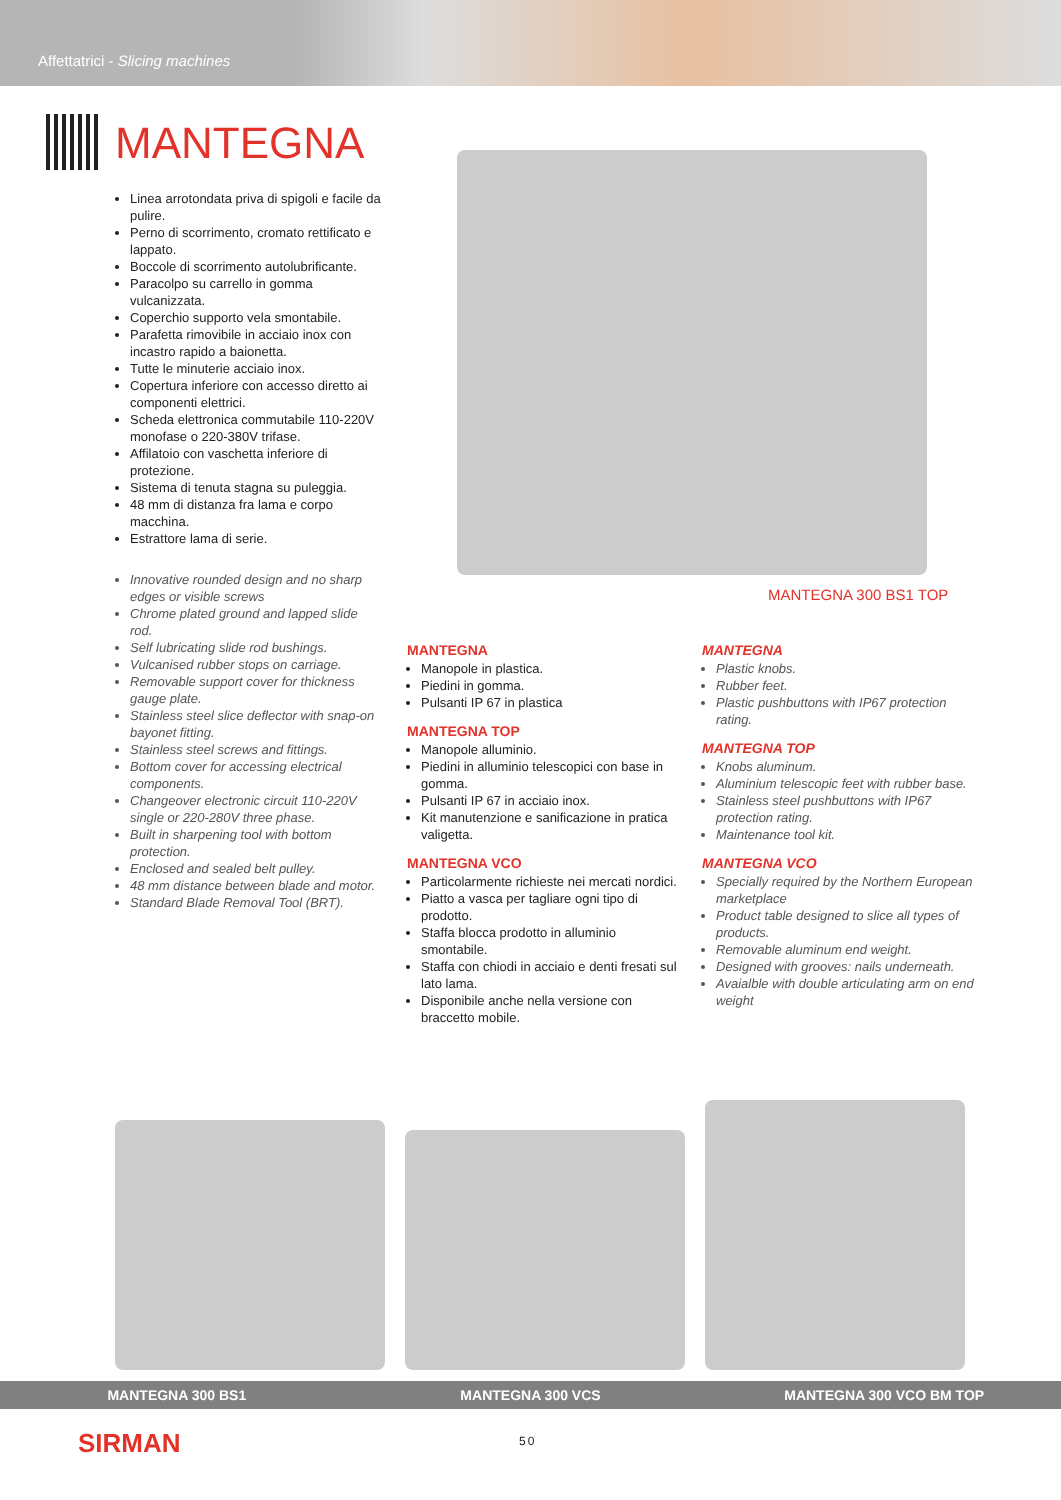Affettatrici - Slicing machines
MANTEGNA
Linea arrotondata priva di spigoli e facile da pulire.
Perno di scorrimento, cromato rettificato e lappato.
Boccole di scorrimento autolubrificante.
Paracolpo su carrello in gomma vulcanizzata.
Coperchio supporto vela smontabile.
Parafetta rimovibile in acciaio inox con incastro rapido a baionetta.
Tutte le minuterie acciaio inox.
Copertura inferiore con accesso diretto ai componenti elettrici.
Scheda elettronica commutabile 110-220V monofase o 220-380V trifase.
Affilatoio con vaschetta inferiore di protezione.
Sistema di tenuta stagna su puleggia.
48 mm di distanza fra lama e corpo macchina.
Estrattore lama di serie.
Innovative rounded design and no sharp edges or visible screws
Chrome plated ground and lapped slide rod.
Self lubricating slide rod bushings.
Vulcanised rubber stops on carriage.
Removable support cover for thickness gauge plate.
Stainless steel slice deflector with snap-on bayonet fitting.
Stainless steel screws and fittings.
Bottom cover for accessing electrical components.
Changeover electronic circuit 110-220V single or 220-280V three phase.
Built in sharpening tool with bottom protection.
Enclosed and sealed belt pulley.
48 mm distance between blade and motor.
Standard Blade Removal Tool (BRT).
MANTEGNA 300 BS1 TOP
MANTEGNA
Manopole in plastica.
Piedini in gomma.
Pulsanti IP 67 in plastica
MANTEGNA TOP
Manopole alluminio.
Piedini in alluminio telescopici con base in gomma.
Pulsanti IP 67 in acciaio inox.
Kit manutenzione e sanificazione in pratica valigetta.
MANTEGNA VCO
Particolarmente richieste nei mercati nordici.
Piatto a vasca per tagliare ogni tipo di prodotto.
Staffa blocca prodotto in alluminio smontabile.
Staffa con chiodi in acciaio e denti fresati sul lato lama.
Disponibile anche nella versione con braccetto mobile.
MANTEGNA
Plastic knobs.
Rubber feet.
Plastic pushbuttons with IP67 protection rating.
MANTEGNA TOP
Knobs aluminum.
Aluminium telescopic feet with rubber base.
Stainless steel pushbuttons with IP67 protection rating.
Maintenance tool kit.
MANTEGNA VCO
Specially required by the Northern European marketplace
Product table designed to slice all types of products.
Removable aluminum end weight.
Designed with grooves: nails underneath.
Avaialble with double articulating arm on end weight
MANTEGNA 300 BS1 MANTEGNA 300 VCS MANTEGNA 300 VCO BM TOP
SIRMAN 50